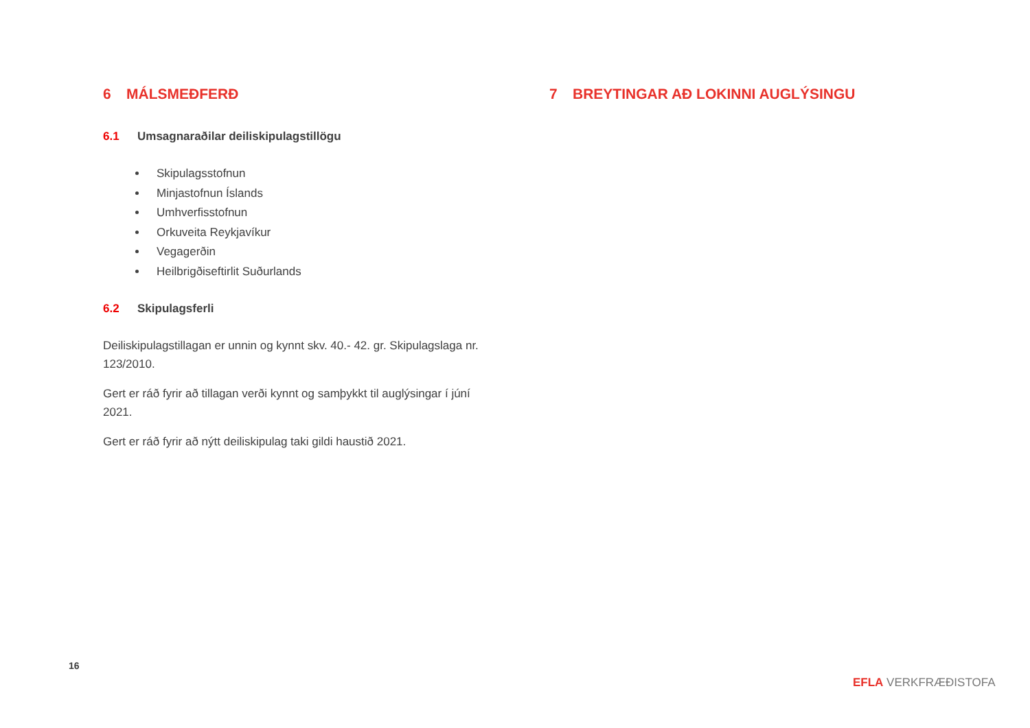6 MÁLSMEÐFERÐ
6.1 Umsagnaraðilar deiliskipulagstillögu
Skipulagsstofnun
Minjastofnun Íslands
Umhverfisstofnun
Orkuveita Reykjavíkur
Vegagerðin
Heilbrigðiseftirlit Suðurlands
6.2 Skipulagsferli
Deiliskipulagstillagan er unnin og kynnt skv. 40.- 42. gr. Skipulagslaga nr. 123/2010.
Gert er ráð fyrir að tillagan verði kynnt og samþykkt til auglýsingar í júní 2021.
Gert er ráð fyrir að nýtt deiliskipulag taki gildi haustið 2021.
7 BREYTINGAR AÐ LOKINNI AUGLÝSINGU
16
EFLA VERKFRÆÐISTOFA